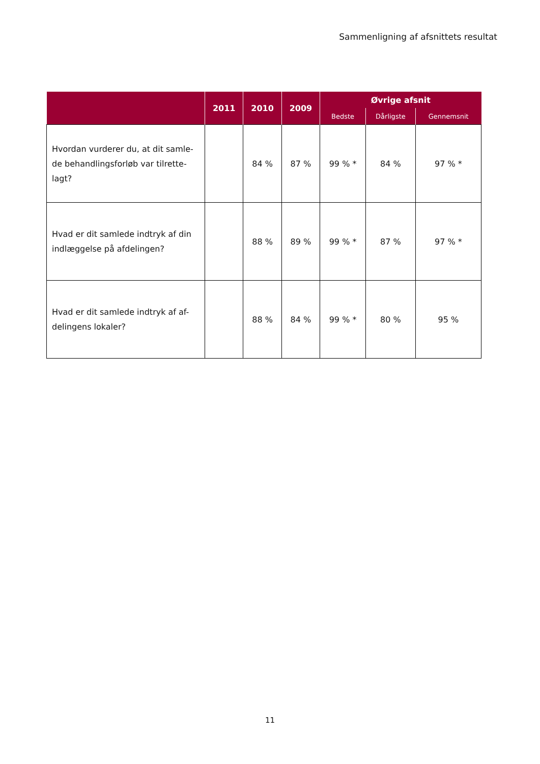Sammenligning af afsnittets resultat
| | 2011 | 2010 | 2009 | Øvrige afsnit | | |
| --- | --- | --- | --- | --- | --- | --- |
| | | | | Bedste | Dårligste | Gennemsnit |
| Hvordan vurderer du, at dit samle-de behandlingsforløb var tilrette-lagt? | | 84 % | 87 % | 99 % * | 84 % | 97 % * |
| Hvad er dit samlede indtryk af din indlæggelse på afdelingen? | | 88 % | 89 % | 99 % * | 87 % | 97 % * |
| Hvad er dit samlede indtryk af af-delingens lokaler? | | 88 % | 84 % | 99 % * | 80 % | 95 % |
11